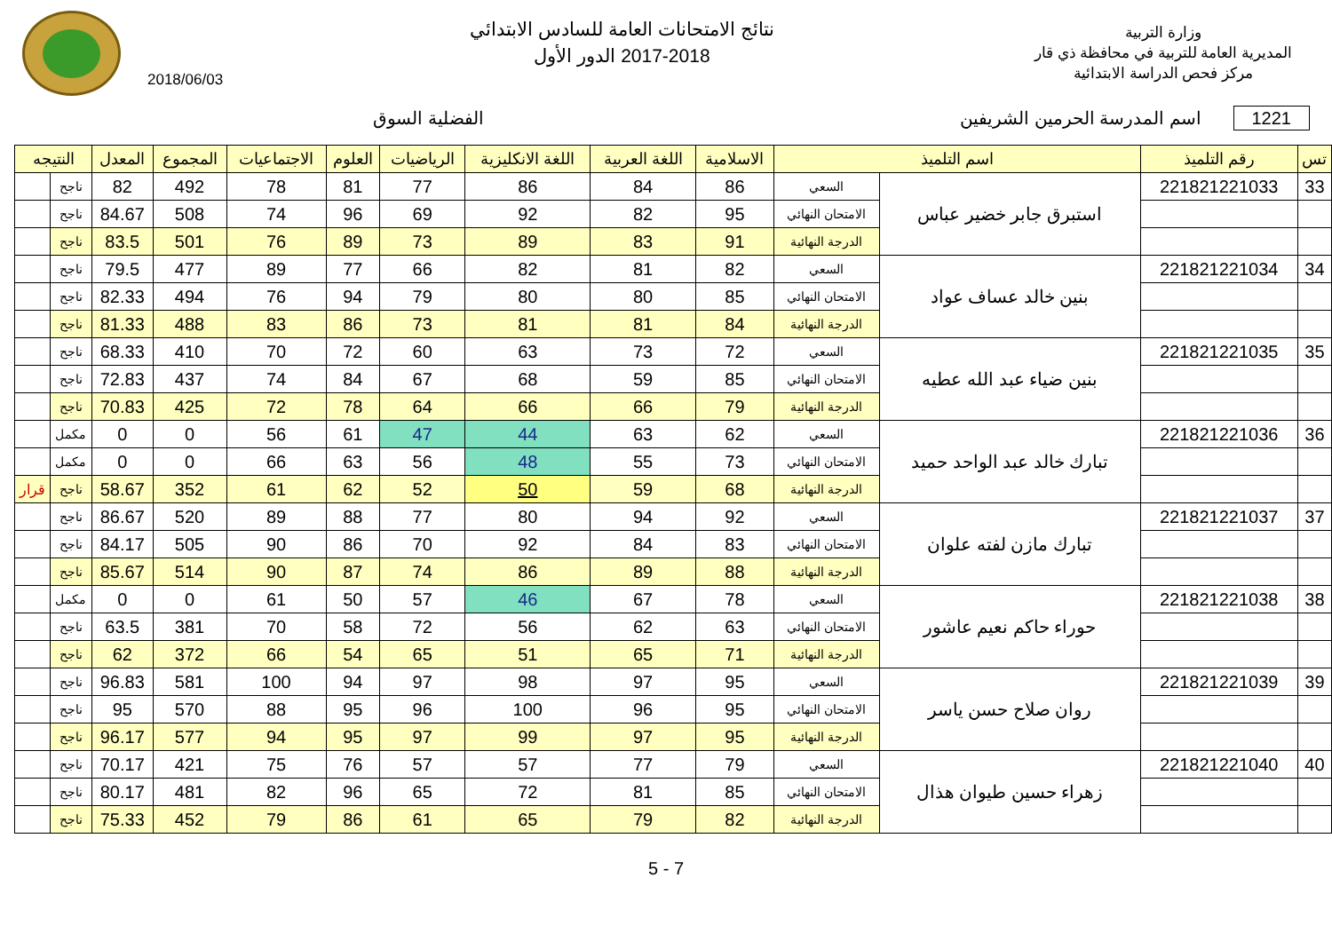وزارة التربية
المديرية العامة للتربية في محافظة ذي قار
مركز فحص الدراسة الابتدائية
نتائج الامتحانات العامة للسادس الابتدائي
2017-2018 الدور الأول
2018/06/03
1221 اسم المدرسة الحرمين الشريفين
الفضلية السوق
| تس | رقم التلميذ | اسم التلميذ | | الاسلامية | اللغة العربية | اللغة الانكليزية | الرياضيات | العلوم | الاجتماعيات | المجموع | المعدل | النتيجه | |
| --- | --- | --- | --- | --- | --- | --- | --- | --- | --- | --- | --- | --- | --- |
| 33 | 221821221033 | استبرق جابر خضير عباس | السعي | 86 | 84 | 86 | 77 | 81 | 78 | 492 | 82 | ناجح | |
| | | | الامتحان النهائي | 95 | 82 | 92 | 69 | 96 | 74 | 508 | 84.67 | ناجح | |
| | | | الدرجة النهائية | 91 | 83 | 89 | 73 | 89 | 76 | 501 | 83.5 | ناجح | |
| 34 | 221821221034 | بنين خالد عساف عواد | السعي | 82 | 81 | 82 | 66 | 77 | 89 | 477 | 79.5 | ناجح | |
| | | | الامتحان النهائي | 85 | 80 | 80 | 79 | 94 | 76 | 494 | 82.33 | ناجح | |
| | | | الدرجة النهائية | 84 | 81 | 81 | 73 | 86 | 83 | 488 | 81.33 | ناجح | |
| 35 | 221821221035 | بنين ضياء عبد الله عطيه | السعي | 72 | 73 | 63 | 60 | 72 | 70 | 410 | 68.33 | ناجح | |
| | | | الامتحان النهائي | 85 | 59 | 68 | 67 | 84 | 74 | 437 | 72.83 | ناجح | |
| | | | الدرجة النهائية | 79 | 66 | 66 | 64 | 78 | 72 | 425 | 70.83 | ناجح | |
| 36 | 221821221036 | تبارك خالد عبد الواحد حميد | السعي | 62 | 63 | 44 | 47 | 61 | 56 | 0 | 0 | مكمل | |
| | | | الامتحان النهائي | 73 | 55 | 48 | 56 | 63 | 66 | 0 | 0 | مكمل | |
| | | | الدرجة النهائية | 68 | 59 | 50 | 52 | 62 | 61 | 352 | 58.67 | ناجح | قرار |
| 37 | 221821221037 | تبارك مازن لفته علوان | السعي | 92 | 94 | 80 | 77 | 88 | 89 | 520 | 86.67 | ناجح | |
| | | | الامتحان النهائي | 83 | 84 | 92 | 70 | 86 | 90 | 505 | 84.17 | ناجح | |
| | | | الدرجة النهائية | 88 | 89 | 86 | 74 | 87 | 90 | 514 | 85.67 | ناجح | |
| 38 | 221821221038 | حوراء حاكم نعيم عاشور | السعي | 78 | 67 | 46 | 57 | 50 | 61 | 0 | 0 | مكمل | |
| | | | الامتحان النهائي | 63 | 62 | 56 | 72 | 58 | 70 | 381 | 63.5 | ناجح | |
| | | | الدرجة النهائية | 71 | 65 | 51 | 65 | 54 | 66 | 372 | 62 | ناجح | |
| 39 | 221821221039 | روان صلاح حسن ياسر | السعي | 95 | 97 | 98 | 97 | 94 | 100 | 581 | 96.83 | ناجح | |
| | | | الامتحان النهائي | 95 | 96 | 100 | 96 | 95 | 88 | 570 | 95 | ناجح | |
| | | | الدرجة النهائية | 95 | 97 | 99 | 97 | 95 | 94 | 577 | 96.17 | ناجح | |
| 40 | 221821221040 | زهراء حسين طيوان هذال | السعي | 79 | 77 | 57 | 57 | 76 | 75 | 421 | 70.17 | ناجح | |
| | | | الامتحان النهائي | 85 | 81 | 72 | 65 | 96 | 82 | 481 | 80.17 | ناجح | |
| | | | الدرجة النهائية | 82 | 79 | 65 | 61 | 86 | 79 | 452 | 75.33 | ناجح | |
5 - 7